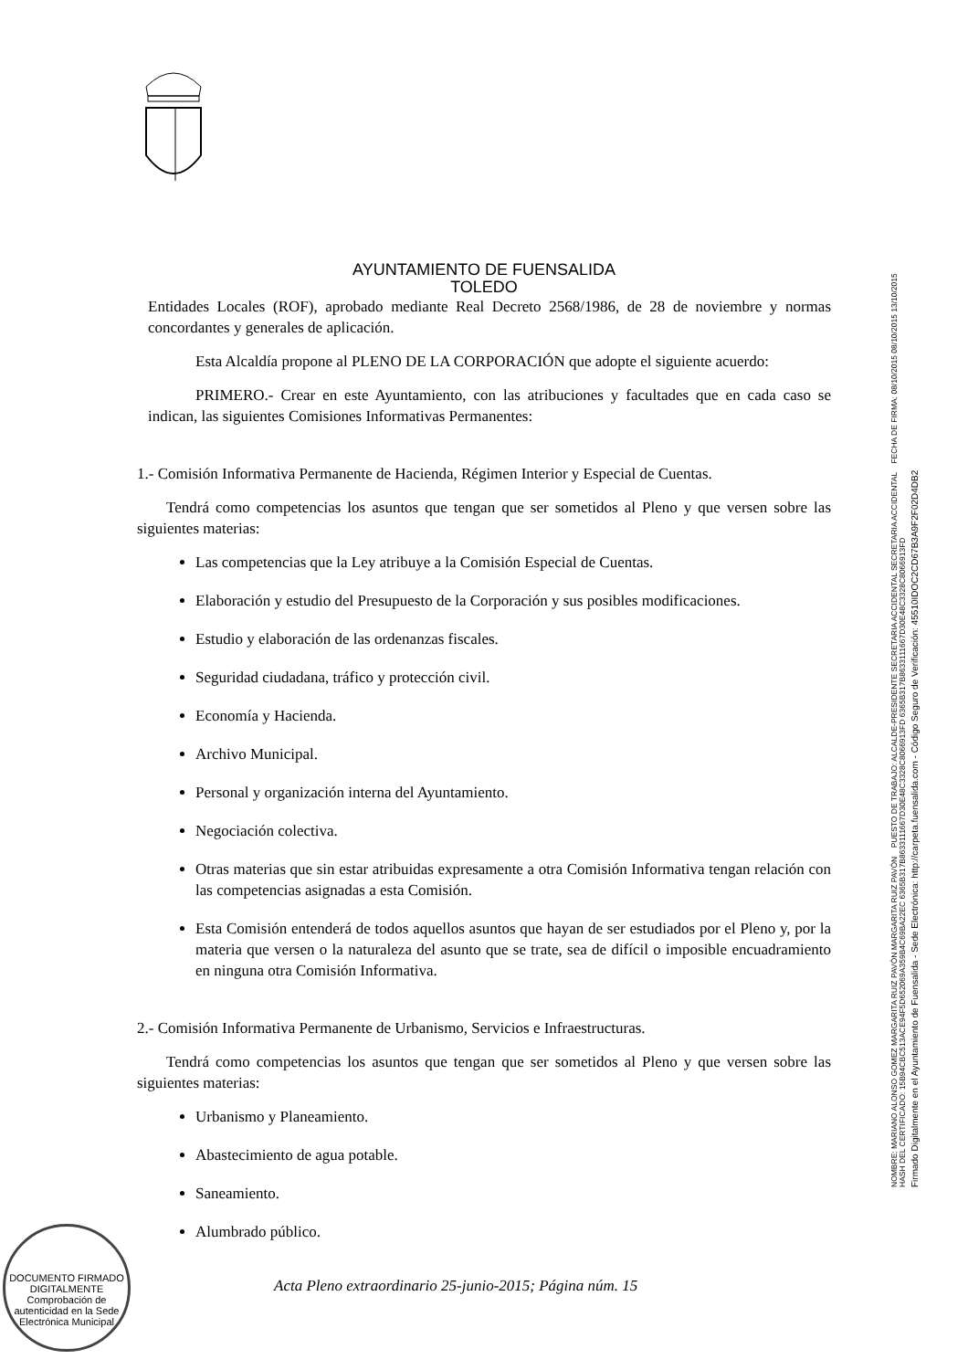AYUNTAMIENTO DE FUENSALIDA
TOLEDO
Entidades Locales (ROF), aprobado mediante Real Decreto 2568/1986, de 28 de noviembre y normas concordantes y generales de aplicación.
Esta Alcaldía propone al PLENO DE LA CORPORACIÓN que adopte el siguiente acuerdo:
PRIMERO.- Crear en este Ayuntamiento, con las atribuciones y facultades que en cada caso se indican, las siguientes Comisiones Informativas Permanentes:
1.- Comisión Informativa Permanente de Hacienda, Régimen Interior y Especial de Cuentas.
Tendrá como competencias los asuntos que tengan que ser sometidos al Pleno y que versen sobre las siguientes materias:
Las competencias que la Ley atribuye a la Comisión Especial de Cuentas.
Elaboración y estudio del Presupuesto de la Corporación y sus posibles modificaciones.
Estudio y elaboración de las ordenanzas fiscales.
Seguridad ciudadana, tráfico y protección civil.
Economía y Hacienda.
Archivo Municipal.
Personal y organización interna del Ayuntamiento.
Negociación colectiva.
Otras materias que sin estar atribuidas expresamente a otra Comisión Informativa tengan relación con las competencias asignadas a esta Comisión.
Esta Comisión entenderá de todos aquellos asuntos que hayan de ser estudiados por el Pleno y, por la materia que versen o la naturaleza del asunto que se trate, sea de difícil o imposible encuadramiento en ninguna otra Comisión Informativa.
2.- Comisión Informativa Permanente de Urbanismo, Servicios e Infraestructuras.
Tendrá como competencias los asuntos que tengan que ser sometidos al Pleno y que versen sobre las siguientes materias:
Urbanismo y Planeamiento.
Abastecimiento de agua potable.
Saneamiento.
Alumbrado público.
Acta Pleno extraordinario 25-junio-2015; Página núm. 15
DOCUMENTO FIRMADO DIGITALMENTE
Comprobación de autenticidad en la Sede Electrónica Municipal
NOMBRE: MARIANO ALONSO GOMEZ MARGARITA RUIZ PAVÓN MARGARITA RUIZ PAVÓN PUESTO DE TRABAJO: ALCALDE-PRESIDENTE SECRETARIA ACCIDENTAL SECRETARIA ACCIDENTAL FECHA DE FIRMA: 08/10/2015 08/10/2015 13/10/2015 HASH DEL CERTIFICADO: 15B94CBC513ACE94F5D652069A359B4C69BA22EC 6365B317B8633111667D30E48C3328C8066913FD 6365B317B8633111667D30E48C3328C8066913FD
Firmado Digitalmente en el Ayuntamiento de Fuensalida - Sede Electrónica: http://carpeta.fuensalida.com - Código Seguro de Verificación: 45510IDOC2CD67B3A9F2F02D4DB2